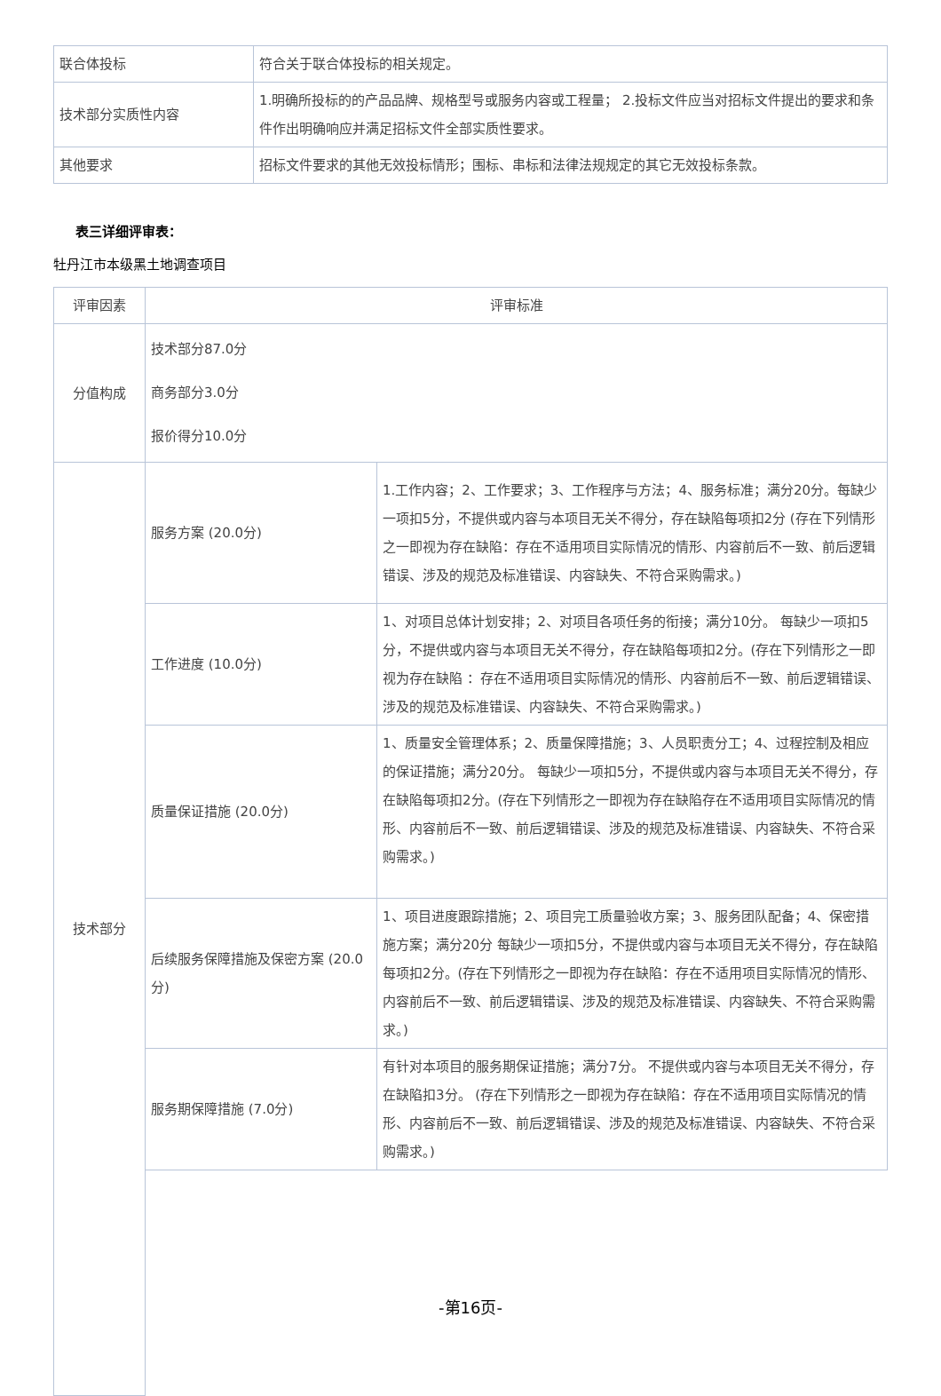| 联合体投标 | 符合关于联合体投标的相关规定。 |
| 技术部分实质性内容 | 1.明确所投标的的产品品牌、规格型号或服务内容或工程量； 2.投标文件应当对招标文件提出的要求和条件作出明确响应并满足招标文件全部实质性要求。 |
| 其他要求 | 招标文件要求的其他无效投标情形；围标、串标和法律法规规定的其它无效投标条款。 |
表三详细评审表：
牡丹江市本级黑土地调查项目
| 评审因素 | 评审标准 | |
| 分值构成 | 技术部分87.0分 商务部分3.0分 报价得分10.0分 | |
| 技术部分 | 服务方案 (20.0分) | 1.工作内容；2、工作要求；3、工作程序与方法；4、服务标准；满分20分。每缺少一项扣5分，不提供或内容与本项目无关不得分，存在缺陷每项扣2分 (存在下列情形之一即视为存在缺陷：存在不适用项目实际情况的情形、内容前后不一致、前后逻辑错误、涉及的规范及标准错误、内容缺失、不符合采购需求。) |
| | 工作进度 (10.0分) | 1、对项目总体计划安排；2、对项目各项任务的衔接；满分10分。 每缺少一项扣5分，不提供或内容与本项目无关不得分，存在缺陷每项扣2分。(存在下列情形之一即视为存在缺陷 ：存在不适用项目实际情况的情形、内容前后不一致、前后逻辑错误、涉及的规范及标准错误、内容缺失、不符合采购需求。) |
| | 质量保证措施 (20.0分) | 1、质量安全管理体系；2、质量保障措施；3、人员职责分工；4、过程控制及相应的保证措施；满分20分。 每缺少一项扣5分，不提供或内容与本项目无关不得分，存在缺陷每项扣2分。(存在下列情形之一即视为存在缺陷存在不适用项目实际情况的情形、内容前后不一致、前后逻辑错误、涉及的规范及标准错误、内容缺失、不符合采购需求。) |
| | 后续服务保障措施及保密方案 (20.0分) | 1、项目进度跟踪措施；2、项目完工质量验收方案；3、服务团队配备；4、保密措施方案；满分20分 每缺少一项扣5分，不提供或内容与本项目无关不得分，存在缺陷每项扣2分。(存在下列情形之一即视为存在缺陷：存在不适用项目实际情况的情形、内容前后不一致、前后逻辑错误、涉及的规范及标准错误、内容缺失、不符合采购需求。) |
| | 服务期保障措施 (7.0分) | 有针对本项目的服务期保证措施；满分7分。 不提供或内容与本项目无关不得分，存在缺陷扣3分。 (存在下列情形之一即视为存在缺陷：存在不适用项目实际情况的情形、内容前后不一致、前后逻辑错误、涉及的规范及标准错误、内容缺失、不符合采购需求。) |
-第16页-